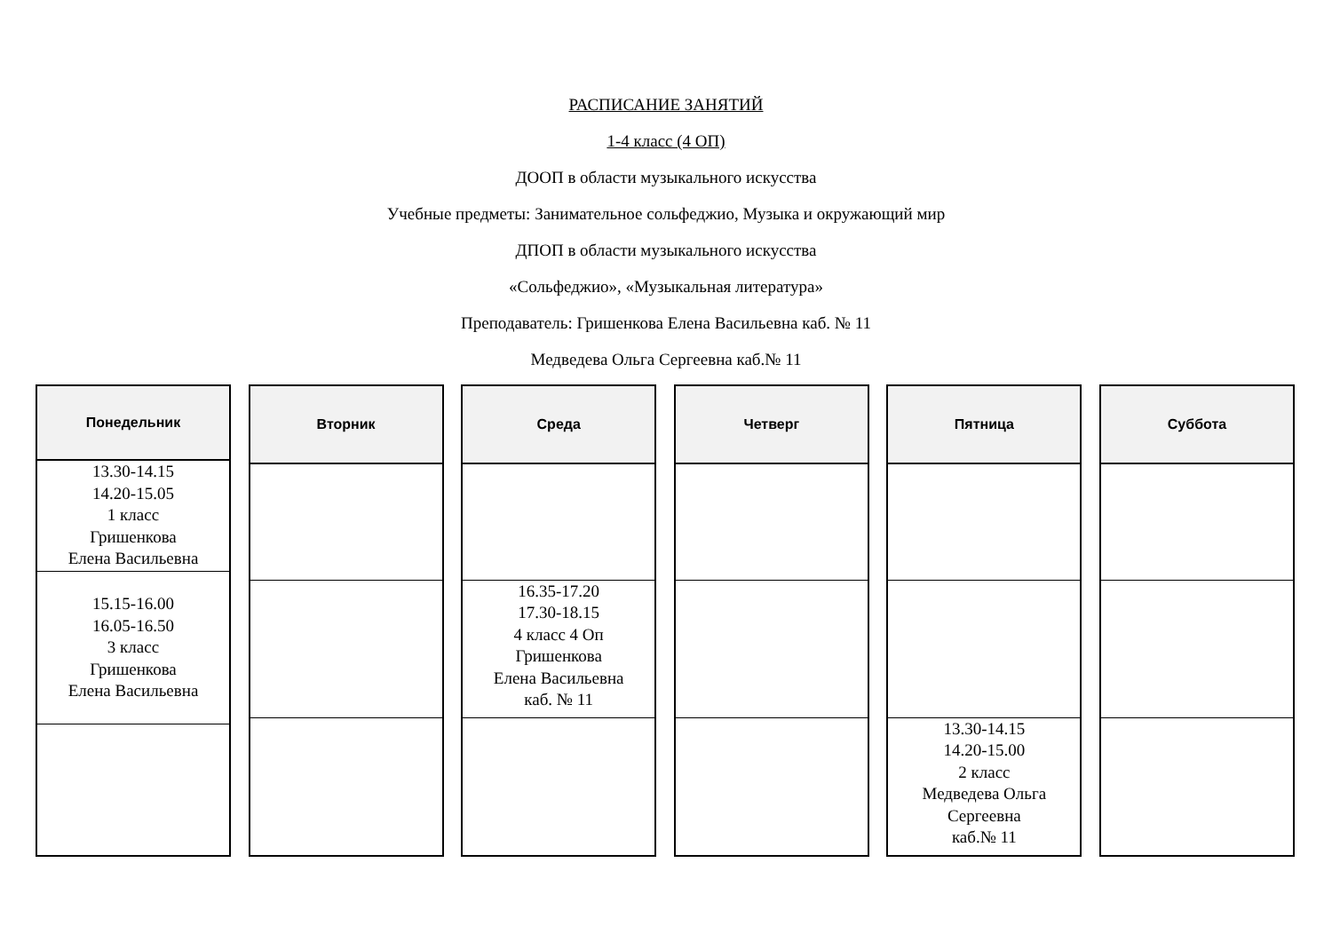РАСПИСАНИЕ ЗАНЯТИЙ
1-4 класс (4 ОП)
ДООП в области музыкального искусства
Учебные предметы: Занимательное сольфеджио, Музыка и окружающий мир
ДПОП в области музыкального искусства
«Сольфеджио», «Музыкальная литература»
Преподаватель: Гришенкова Елена Васильевна каб. № 11
Медведева Ольга Сергеевна каб.№ 11
| Понедельник |
| --- |
| 13.30-14.15 14.20-15.05 1 класс Гришенкова Елена Васильевна |
| 15.15-16.00 16.05-16.50 3 класс Гришенкова Елена Васильевна |
| Вторник |
| --- |
| Среда |
| --- |
| 16.35-17.20 17.30-18.15 4 класс 4 Оп Гришенкова Елена Васильевна каб. № 11 |
| Четверг |
| --- |
| Пятница |
| --- |
| 13.30-14.15 14.20-15.00 2 класс Медведева Ольга Сергеевна каб.№ 11 |
| Суббота |
| --- |